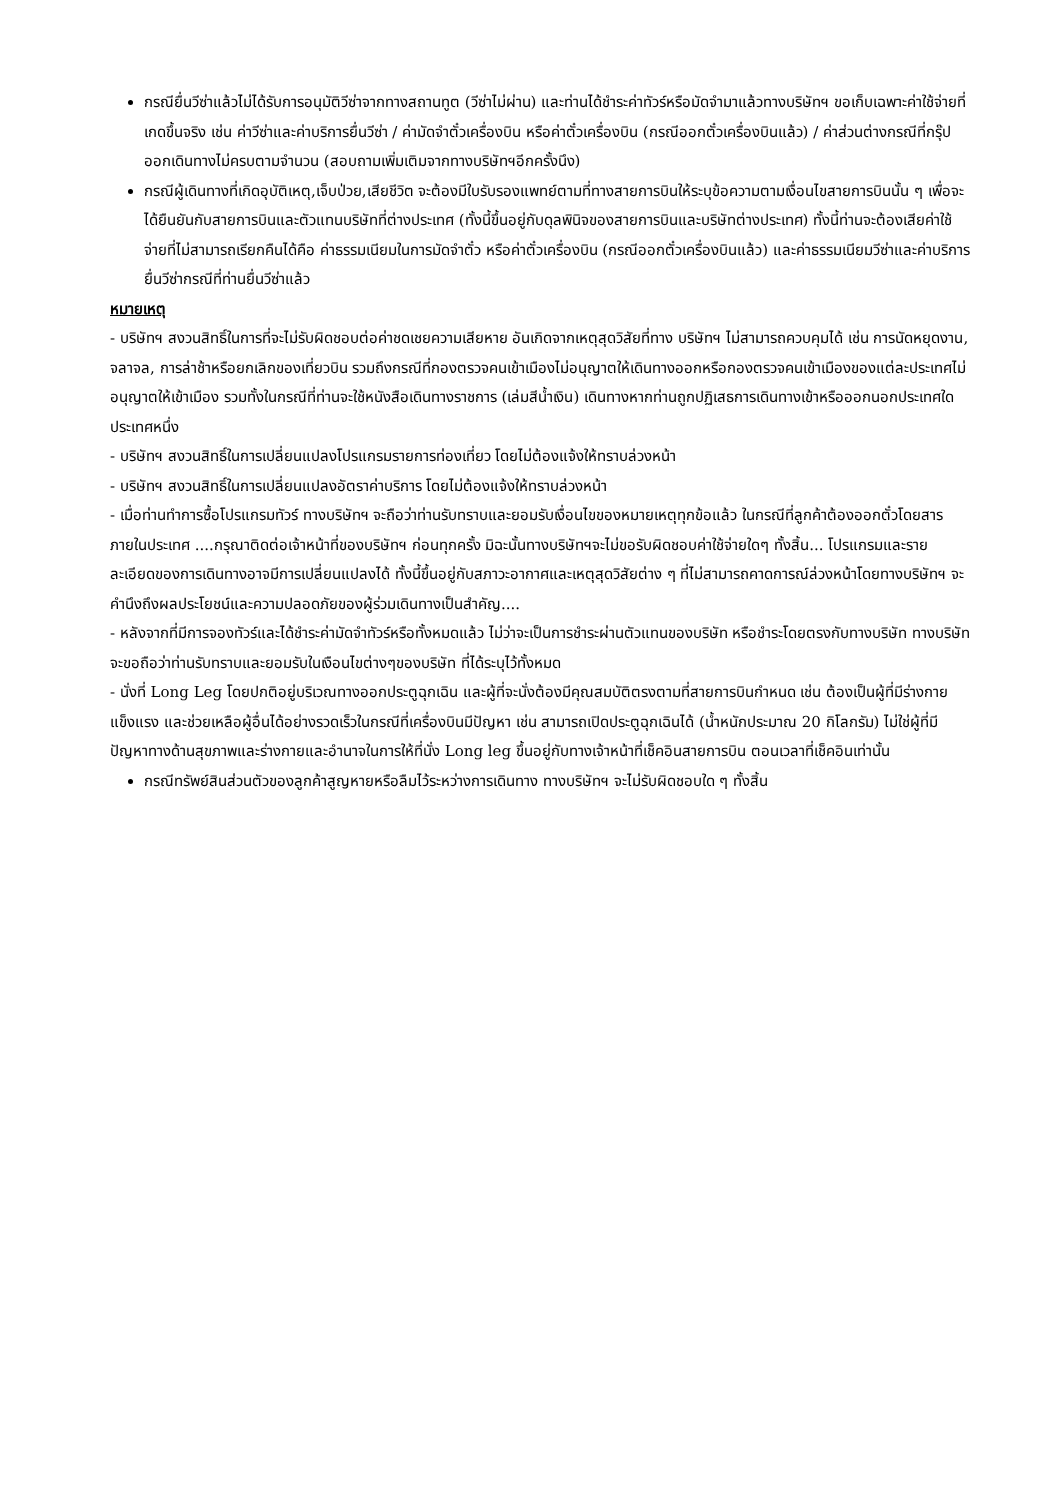กรณียื่นวีซ่าแล้วไม่ได้รับการอนุมัติวีซ่าจากทางสถานทูต (วีซ่าไม่ผ่าน) และท่านได้ชำระค่าทัวร์หรือมัดจำมาแล้วทางบริษัทฯ ขอเก็บเฉพาะค่าใช้จ่ายที่เกดขึ้นจริง เช่น ค่าวีซ่าและค่าบริการยื่นวีซ่า / ค่ามัดจำตั๋วเครื่องบิน หรือค่าตั๋วเครื่องบิน (กรณีออกตั๋วเครื่องบินแล้ว) / ค่าส่วนต่างกรณีที่กรุ๊ปออกเดินทางไม่ครบตามจำนวน (สอบถามเพิ่มเติมจากทางบริษัทฯอีกครั้งนึง)
กรณีผู้เดินทางที่เกิดอุบัติเหตุ,เจ็บป่วย,เสียชีวิต จะต้องมีใบรับรองแพทย์ตามที่ทางสายการบินให้ระบุข้อความตามเงื่อนไขสายการบินนั้น ๆ เพื่อจะได้ยืนยันกับสายการบินและตัวแทนบริษัทที่ต่างประเทศ (ทั้งนี้ขึ้นอยู่กับดุลพินิจของสายการบินและบริษัทต่างประเทศ) ทั้งนี้ท่านจะต้องเสียค่าใช้จ่ายที่ไม่สามารถเรียกคืนได้คือ ค่าธรรมเนียมในการมัดจำตั๋ว หรือค่าตั๋วเครื่องบิน (กรณีออกตั๋วเครื่องบินแล้ว) และค่าธรรมเนียมวีซ่าและค่าบริการยื่นวีซ่ากรณีที่ท่านยื่นวีซ่าแล้ว
หมายเหตุ
- บริษัทฯ สงวนสิทธิ์ในการที่จะไม่รับผิดชอบต่อค่าชดเชยความเสียหาย อันเกิดจากเหตุสุดวิสัยที่ทาง บริษัทฯ ไม่สามารถควบคุมได้ เช่น การนัดหยุดงาน, จลาจล, การล่าช้าหรือยกเลิกของเที่ยวบิน รวมถึงกรณีที่กองตรวจคนเข้าเมืองไม่อนุญาตให้เดินทางออกหรือกองตรวจคนเข้าเมืองของแต่ละประเทศไม่อนุญาตให้เข้าเมือง รวมทั้งในกรณีที่ท่านจะใช้หนังสือเดินทางราชการ (เล่มสีน้ำเงิน) เดินทางหากท่านถูกปฏิเสธการเดินทางเข้าหรือออกนอกประเทศใดประเทศหนึ่ง
- บริษัทฯ สงวนสิทธิ์ในการเปลี่ยนแปลงโปรแกรมรายการท่องเที่ยว โดยไม่ต้องแจ้งให้ทราบล่วงหน้า
- บริษัทฯ สงวนสิทธิ์ในการเปลี่ยนแปลงอัตราค่าบริการ โดยไม่ต้องแจ้งให้ทราบล่วงหน้า
- เมื่อท่านทำการซื้อโปรแกรมทัวร์ ทางบริษัทฯ จะถือว่าท่านรับทราบและยอมรับเงื่อนไขของหมายเหตุทุกข้อแล้ว ในกรณีที่ลูกค้าต้องออกตั๋วโดยสารภายในประเทศ ....กรุณาติดต่อเจ้าหน้าที่ของบริษัทฯ ก่อนทุกครั้ง มิฉะนั้นทางบริษัทฯจะไม่ขอรับผิดชอบค่าใช้จ่ายใดๆ ทั้งสิ้น... โปรแกรมและรายละเอียดของการเดินทางอาจมีการเปลี่ยนแปลงได้ ทั้งนี้ขึ้นอยู่กับสภาวะอากาศและเหตุสุดวิสัยต่าง ๆ ที่ไม่สามารถคาดการณ์ล่วงหน้าโดยทางบริษัทฯ จะคำนึงถึงผลประโยชน์และความปลอดภัยของผู้ร่วมเดินทางเป็นสำคัญ....
- หลังจากที่มีการจองทัวร์และได้ชำระค่ามัดจำทัวร์หรือทั้งหมดแล้ว ไม่ว่าจะเป็นการชำระผ่านตัวแทนของบริษัท หรือชำระโดยตรงกับทางบริษัท ทางบริษัทจะขอถือว่าท่านรับทราบและยอมรับในเงือนไขต่างๆของบริษัท ที่ได้ระบุไว้ทั้งหมด
- นั่งที่ Long Leg โดยปกติอยู่บริเวณทางออกประตูฉุกเฉิน และผู้ที่จะนั่งต้องมีคุณสมบัติตรงตามที่สายการบินกำหนด เช่น ต้องเป็นผู้ที่มีร่างกายแข็งแรง และช่วยเหลือผู้อื่นได้อย่างรวดเร็วในกรณีที่เครื่องบินมีปัญหา เช่น สามารถเปิดประตูฉุกเฉินได้ (น้ำหนักประมาณ 20 กิโลกรัม) ไม่ใช่ผู้ที่มีปัญหาทางด้านสุขภาพและร่างกายและอำนาจในการให้ที่นั่ง Long leg ขึ้นอยู่กับทางเจ้าหน้าที่เช็คอินสายการบิน ตอนเวลาที่เช็คอินเท่านั้น
กรณีทรัพย์สินส่วนตัวของลูกค้าสูญหายหรือลืมไว้ระหว่างการเดินทาง ทางบริษัทฯ จะไม่รับผิดชอบใด ๆ ทั้งสิ้น